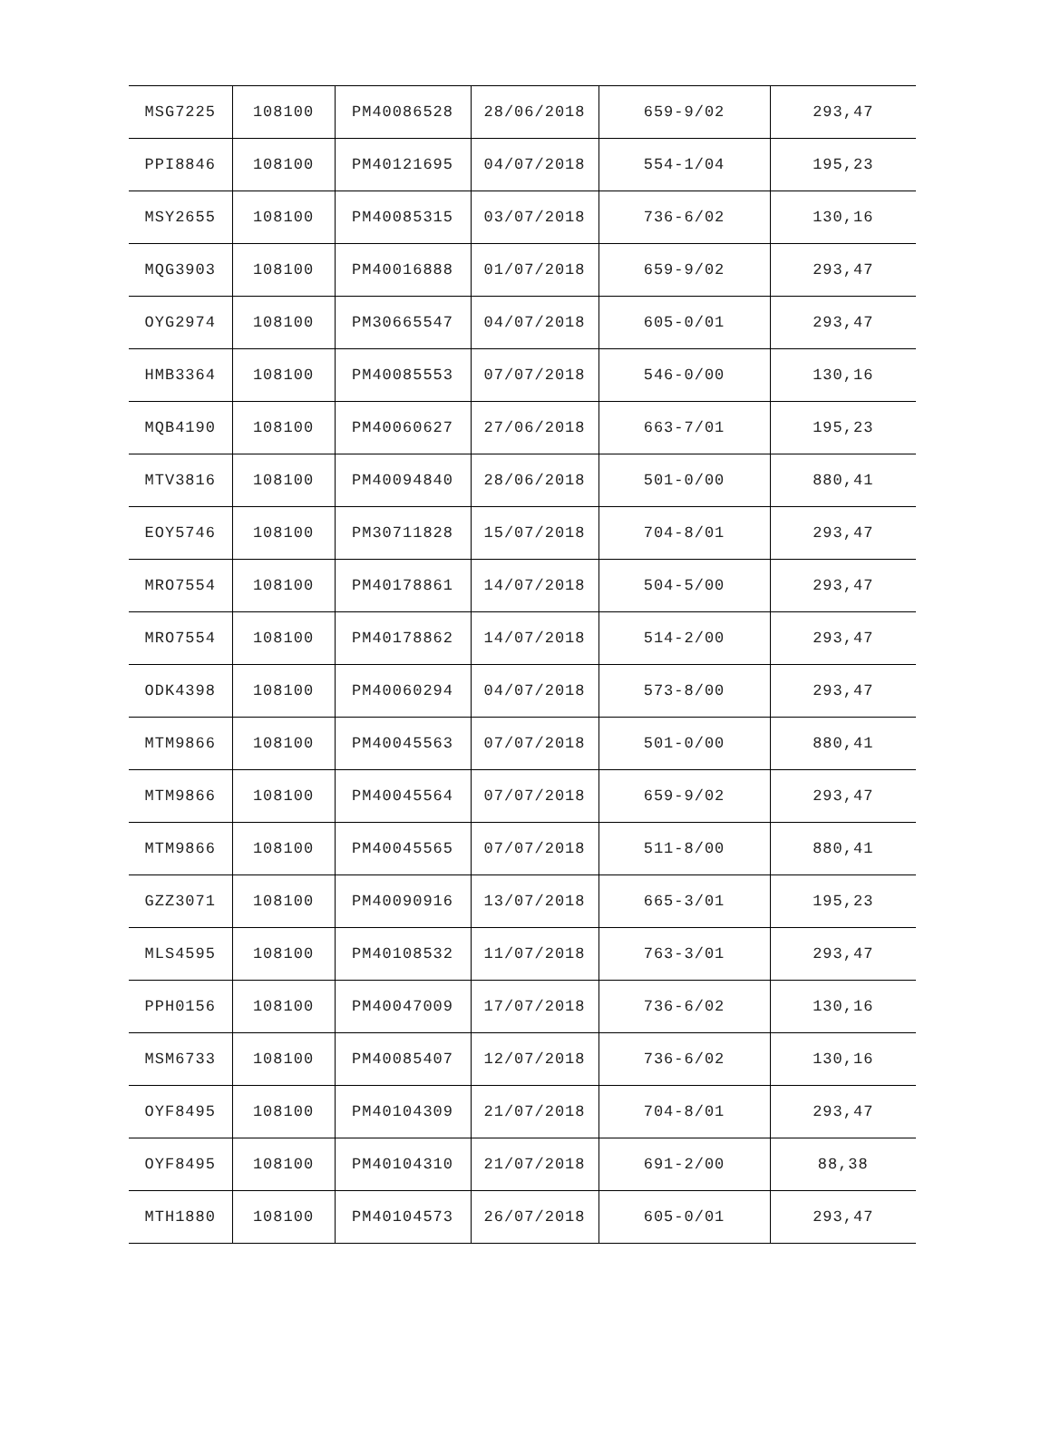| MSG7225 | 108100 | PM40086528 | 28/06/2018 | 659-9/02 | 293,47 |
| PPI8846 | 108100 | PM40121695 | 04/07/2018 | 554-1/04 | 195,23 |
| MSY2655 | 108100 | PM40085315 | 03/07/2018 | 736-6/02 | 130,16 |
| MQG3903 | 108100 | PM40016888 | 01/07/2018 | 659-9/02 | 293,47 |
| OYG2974 | 108100 | PM30665547 | 04/07/2018 | 605-0/01 | 293,47 |
| HMB3364 | 108100 | PM40085553 | 07/07/2018 | 546-0/00 | 130,16 |
| MQB4190 | 108100 | PM40060627 | 27/06/2018 | 663-7/01 | 195,23 |
| MTV3816 | 108100 | PM40094840 | 28/06/2018 | 501-0/00 | 880,41 |
| EOY5746 | 108100 | PM30711828 | 15/07/2018 | 704-8/01 | 293,47 |
| MRO7554 | 108100 | PM40178861 | 14/07/2018 | 504-5/00 | 293,47 |
| MRO7554 | 108100 | PM40178862 | 14/07/2018 | 514-2/00 | 293,47 |
| ODK4398 | 108100 | PM40060294 | 04/07/2018 | 573-8/00 | 293,47 |
| MTM9866 | 108100 | PM40045563 | 07/07/2018 | 501-0/00 | 880,41 |
| MTM9866 | 108100 | PM40045564 | 07/07/2018 | 659-9/02 | 293,47 |
| MTM9866 | 108100 | PM40045565 | 07/07/2018 | 511-8/00 | 880,41 |
| GZZ3071 | 108100 | PM40090916 | 13/07/2018 | 665-3/01 | 195,23 |
| MLS4595 | 108100 | PM40108532 | 11/07/2018 | 763-3/01 | 293,47 |
| PPH0156 | 108100 | PM40047009 | 17/07/2018 | 736-6/02 | 130,16 |
| MSM6733 | 108100 | PM40085407 | 12/07/2018 | 736-6/02 | 130,16 |
| OYF8495 | 108100 | PM40104309 | 21/07/2018 | 704-8/01 | 293,47 |
| OYF8495 | 108100 | PM40104310 | 21/07/2018 | 691-2/00 | 88,38 |
| MTH1880 | 108100 | PM40104573 | 26/07/2018 | 605-0/01 | 293,47 |